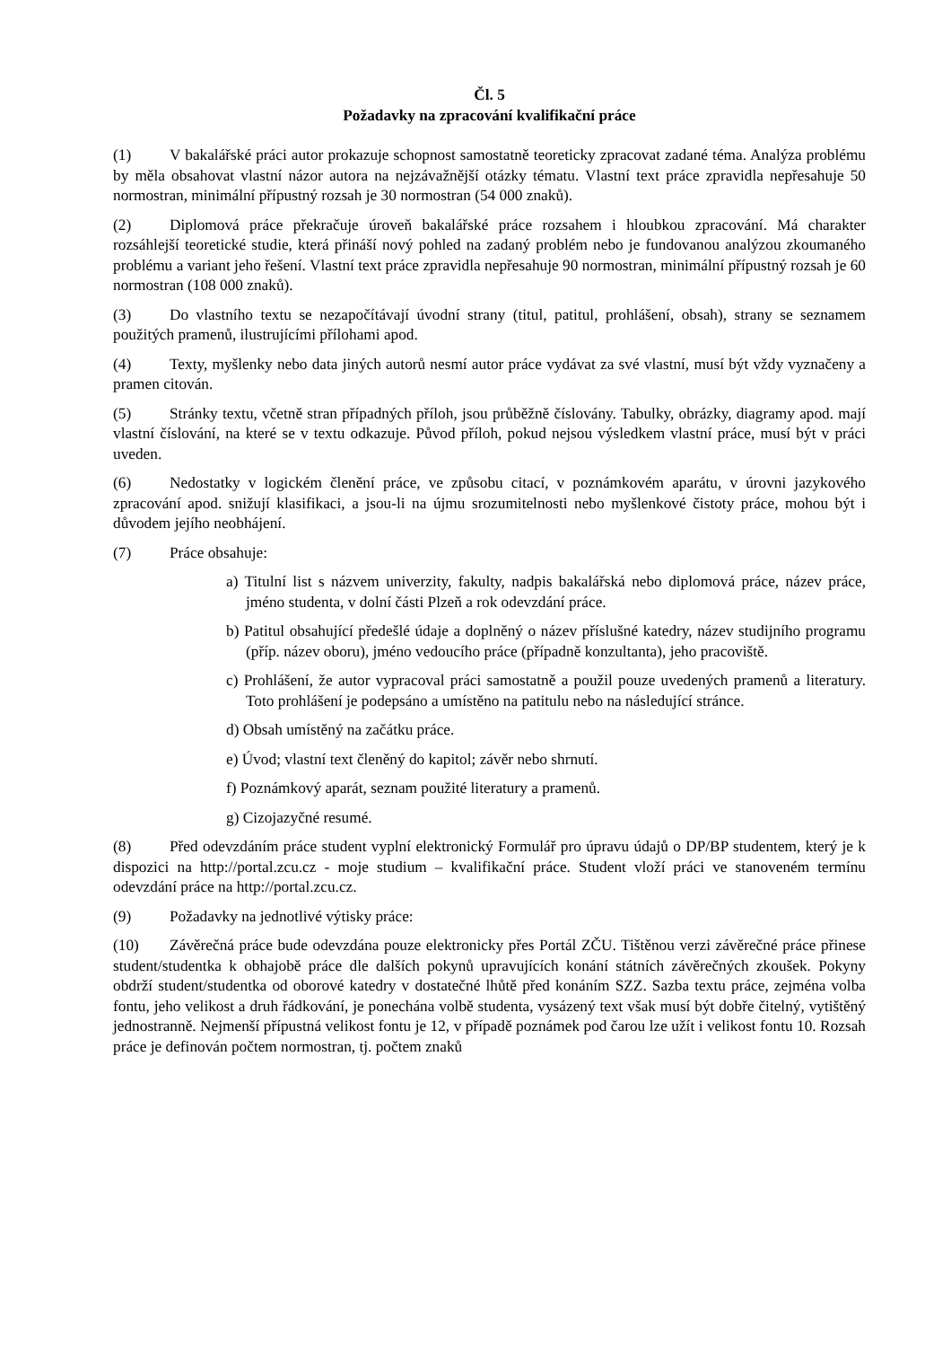Čl. 5
Požadavky na zpracování kvalifikační práce
(1) V bakalářské práci autor prokazuje schopnost samostatně teoreticky zpracovat zadané téma. Analýza problému by měla obsahovat vlastní názor autora na nejzávažnější otázky tématu. Vlastní text práce zpravidla nepřesahuje 50 normostran, minimální přípustný rozsah je 30 normostran (54 000 znaků).
(2) Diplomová práce překračuje úroveň bakalářské práce rozsahem i hloubkou zpracování. Má charakter rozsáhlejší teoretické studie, která přináší nový pohled na zadaný problém nebo je fundovanou analýzou zkoumaného problému a variant jeho řešení. Vlastní text práce zpravidla nepřesahuje 90 normostran, minimální přípustný rozsah je 60 normostran (108 000 znaků).
(3) Do vlastního textu se nezapočítávají úvodní strany (titul, patitul, prohlášení, obsah), strany se seznamem použitých pramenů, ilustrujícími přílohami apod.
(4) Texty, myšlenky nebo data jiných autorů nesmí autor práce vydávat za své vlastní, musí být vždy vyznačeny a pramen citován.
(5) Stránky textu, včetně stran případných příloh, jsou průběžně číslovány. Tabulky, obrázky, diagramy apod. mají vlastní číslování, na které se v textu odkazuje. Původ příloh, pokud nejsou výsledkem vlastní práce, musí být v práci uveden.
(6) Nedostatky v logickém členění práce, ve způsobu citací, v poznámkovém aparátu, v úrovni jazykového zpracování apod. snižují klasifikaci, a jsou-li na újmu srozumitelnosti nebo myšlenkové čistoty práce, mohou být i důvodem jejího neobhájení.
(7) Práce obsahuje:
a) Titulní list s názvem univerzity, fakulty, nadpis bakalářská nebo diplomová práce, název práce, jméno studenta, v dolní části Plzeň a rok odevzdání práce.
b) Patitul obsahující předešlé údaje a doplněný o název příslušné katedry, název studijního programu (příp. název oboru), jméno vedoucího práce (případně konzultanta), jeho pracoviště.
c) Prohlášení, že autor vypracoval práci samostatně a použil pouze uvedených pramenů a literatury. Toto prohlášení je podepsáno a umístěno na patitulu nebo na následující stránce.
d) Obsah umístěný na začátku práce.
e) Úvod; vlastní text členěný do kapitol; závěr nebo shrnutí.
f) Poznámkový aparát, seznam použité literatury a pramenů.
g) Cizojazyčné resumé.
(8) Před odevzdáním práce student vyplní elektronický Formulář pro úpravu údajů o DP/BP studentem, který je k dispozici na http://portal.zcu.cz - moje studium – kvalifikační práce. Student vloží práci ve stanoveném termínu odevzdání práce na http://portal.zcu.cz.
(9) Požadavky na jednotlivé výtisky práce:
(10) Závěrečná práce bude odevzdána pouze elektronicky přes Portál ZČU. Tištěnou verzi závěrečné práce přinese student/studentka k obhajobě práce dle dalších pokynů upravujících konání státních závěrečných zkoušek. Pokyny obdrží student/studentka od oborové katedry v dostatečné lhůtě před konáním SZZ. Sazba textu práce, zejména volba fontu, jeho velikost a druh řádkování, je ponechána volbě studenta, vysázený text však musí být dobře čitelný, vytištěný jednostranně. Nejmenší přípustná velikost fontu je 12, v případě poznámek pod čarou lze užít i velikost fontu 10. Rozsah práce je definován počtem normostran, tj. počtem znaků